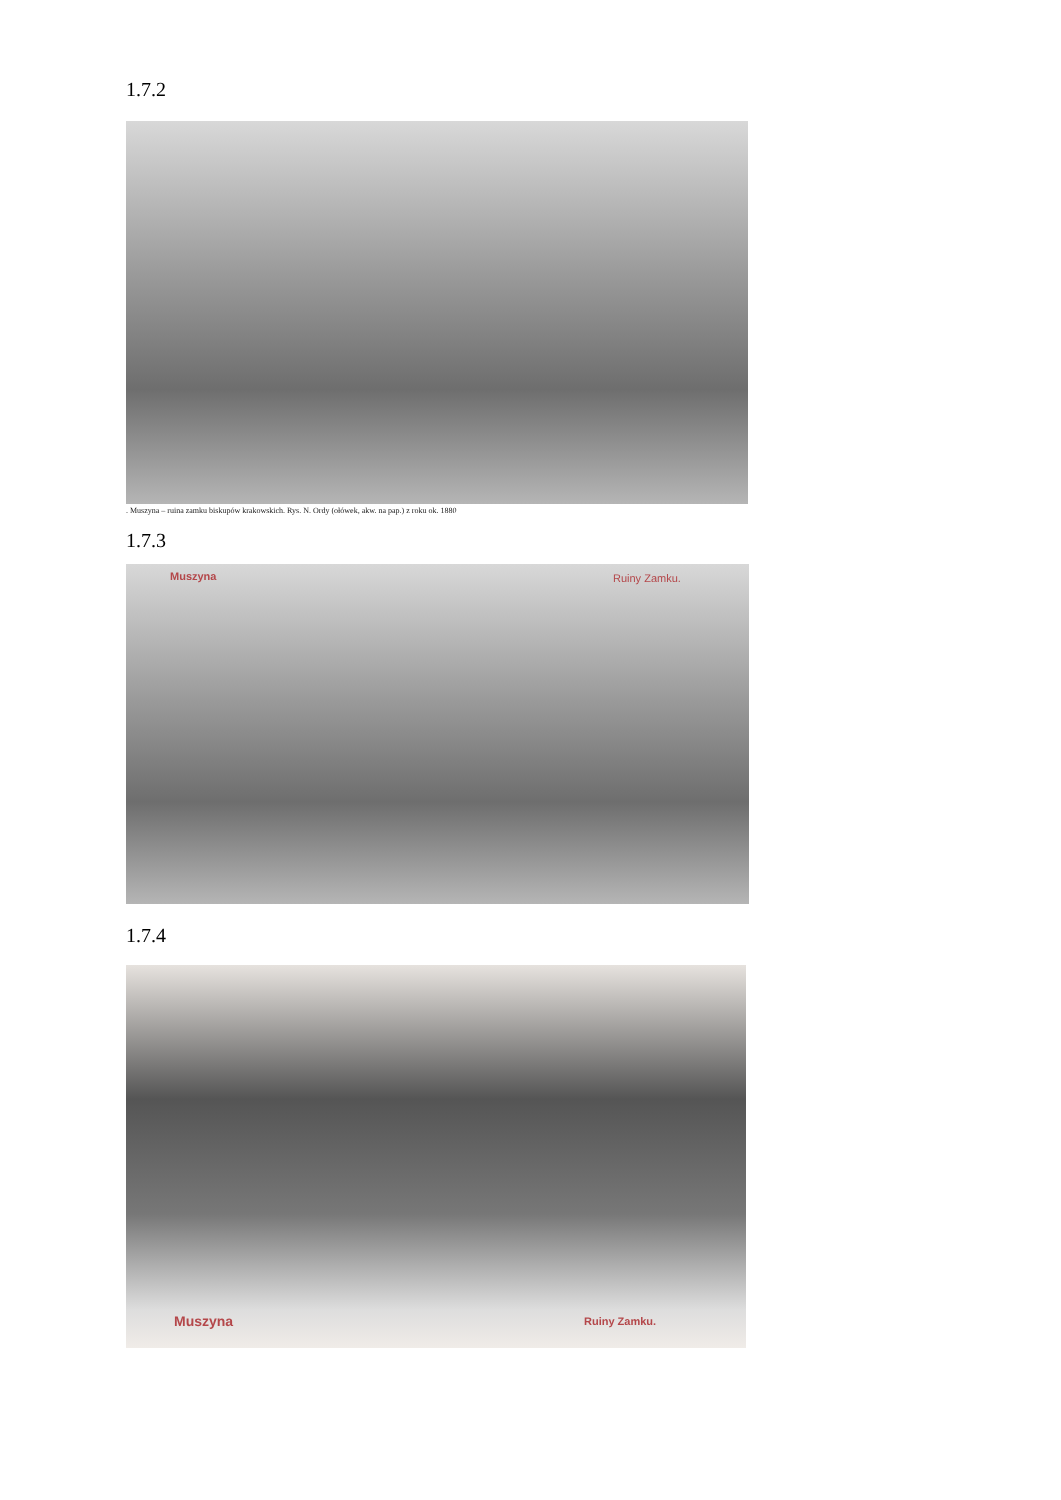1.7.2
. Muszyna – ruina zamku biskupów krakowskich. Rys. N. Ordy (ołówek, akw. na pap.) z roku ok. 1880
1.7.3
Muszyna Ruiny Zamku.
1.7.4
Muszyna Ruiny Zamku.